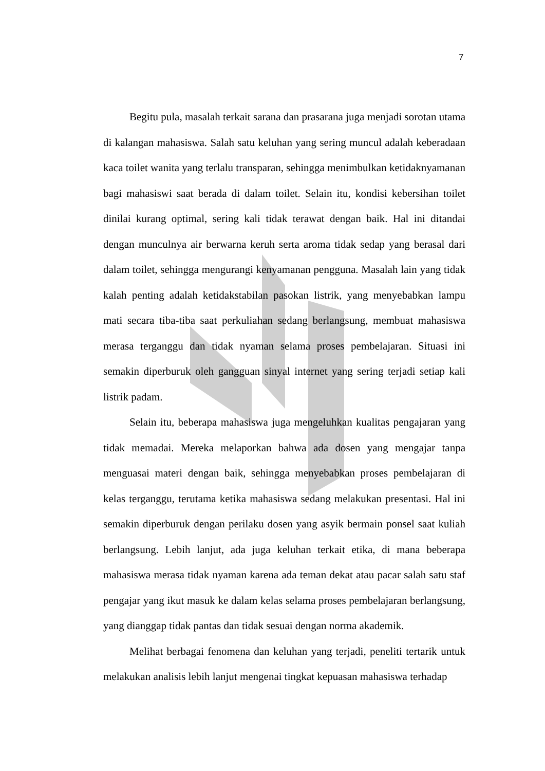7
Begitu pula, masalah terkait sarana dan prasarana juga menjadi sorotan utama di kalangan mahasiswa. Salah satu keluhan yang sering muncul adalah keberadaan kaca toilet wanita yang terlalu transparan, sehingga menimbulkan ketidaknyamanan bagi mahasiswi saat berada di dalam toilet. Selain itu, kondisi kebersihan toilet dinilai kurang optimal, sering kali tidak terawat dengan baik. Hal ini ditandai dengan munculnya air berwarna keruh serta aroma tidak sedap yang berasal dari dalam toilet, sehingga mengurangi kenyamanan pengguna. Masalah lain yang tidak kalah penting adalah ketidakstabilan pasokan listrik, yang menyebabkan lampu mati secara tiba-tiba saat perkuliahan sedang berlangsung, membuat mahasiswa merasa terganggu dan tidak nyaman selama proses pembelajaran. Situasi ini semakin diperburuk oleh gangguan sinyal internet yang sering terjadi setiap kali listrik padam.
Selain itu, beberapa mahasiswa juga mengeluhkan kualitas pengajaran yang tidak memadai. Mereka melaporkan bahwa ada dosen yang mengajar tanpa menguasai materi dengan baik, sehingga menyebabkan proses pembelajaran di kelas terganggu, terutama ketika mahasiswa sedang melakukan presentasi. Hal ini semakin diperburuk dengan perilaku dosen yang asyik bermain ponsel saat kuliah berlangsung. Lebih lanjut, ada juga keluhan terkait etika, di mana beberapa mahasiswa merasa tidak nyaman karena ada teman dekat atau pacar salah satu staf pengajar yang ikut masuk ke dalam kelas selama proses pembelajaran berlangsung, yang dianggap tidak pantas dan tidak sesuai dengan norma akademik.
Melihat berbagai fenomena dan keluhan yang terjadi, peneliti tertarik untuk melakukan analisis lebih lanjut mengenai tingkat kepuasan mahasiswa terhadap